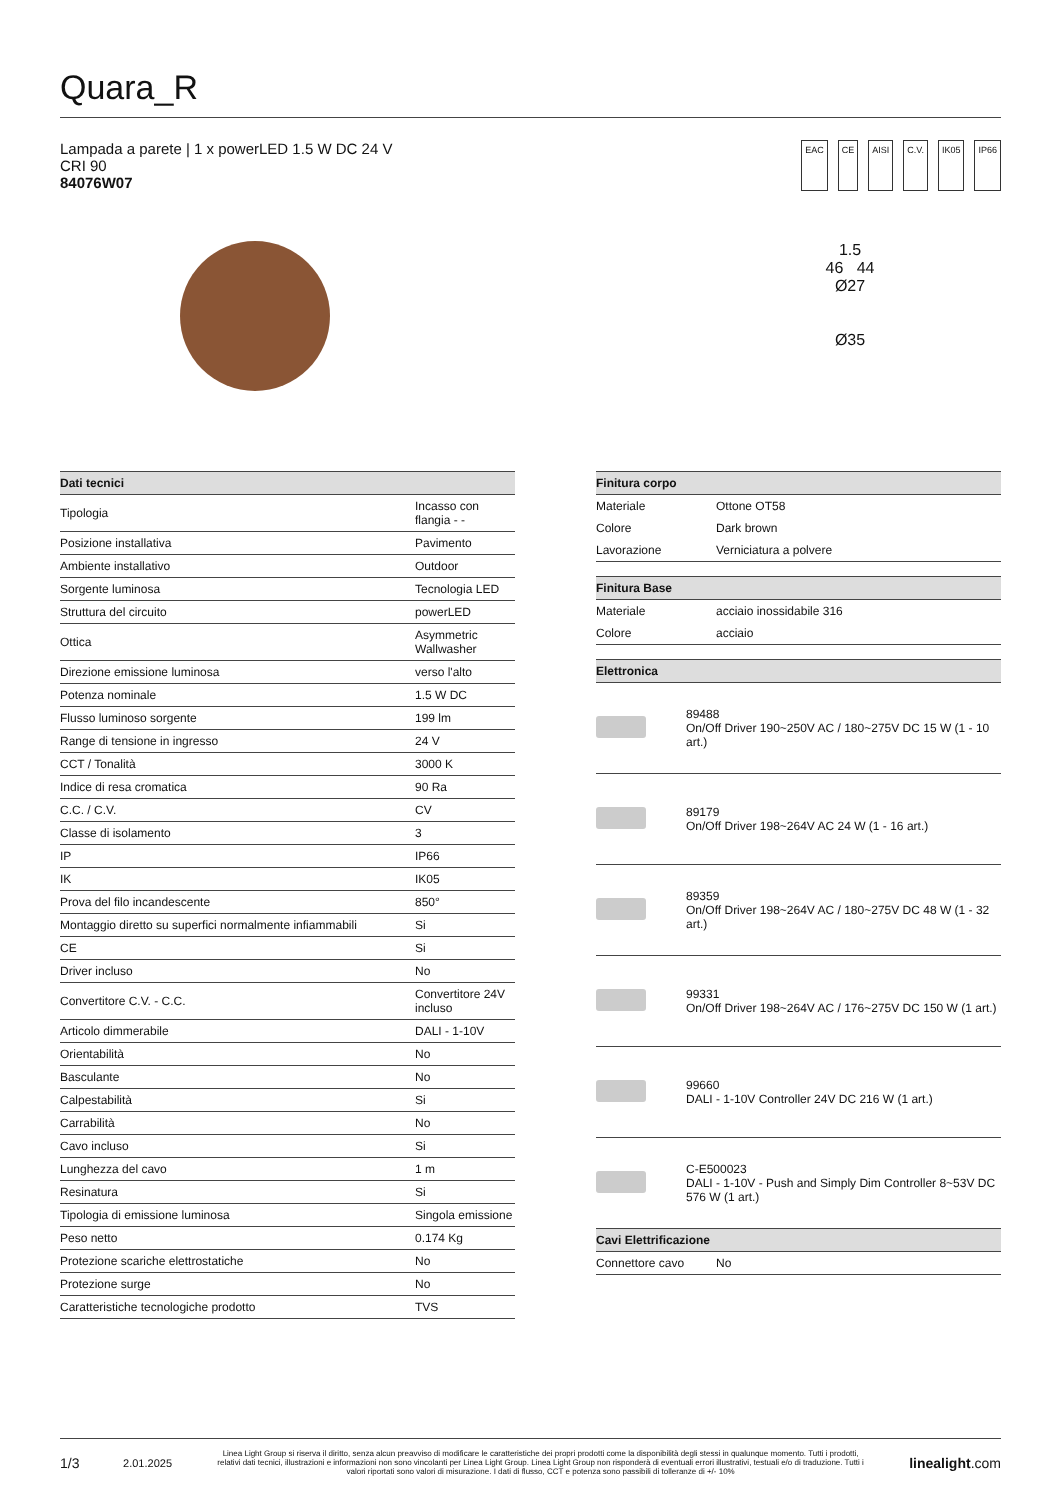Quara_R
Lampada a parete | 1 x powerLED 1.5 W DC 24 V
CRI 90
84076W07
EAC CE AISI C.V. IK05 IP66
1.5
46 44
Ø27
Ø35
| Dati tecnici | |
| --- | --- |
| Tipologia | Incasso con flangia - - |
| Posizione installativa | Pavimento |
| Ambiente installativo | Outdoor |
| Sorgente luminosa | Tecnologia LED |
| Struttura del circuito | powerLED |
| Ottica | Asymmetric Wallwasher |
| Direzione emissione luminosa | verso l'alto |
| Potenza nominale | 1.5 W DC |
| Flusso luminoso sorgente | 199 lm |
| Range di tensione in ingresso | 24 V |
| CCT / Tonalità | 3000 K |
| Indice di resa cromatica | 90 Ra |
| C.C. / C.V. | CV |
| Classe di isolamento | 3 |
| IP | IP66 |
| IK | IK05 |
| Prova del filo incandescente | 850° |
| Montaggio diretto su superfici normalmente infiammabili | Si |
| CE | Si |
| Driver incluso | No |
| Convertitore C.V. - C.C. | Convertitore 24V incluso |
| Articolo dimmerabile | DALI - 1-10V |
| Orientabilità | No |
| Basculante | No |
| Calpestabilità | Si |
| Carrabilità | No |
| Cavo incluso | Si |
| Lunghezza del cavo | 1 m |
| Resinatura | Si |
| Tipologia di emissione luminosa | Singola emissione |
| Peso netto | 0.174 Kg |
| Protezione scariche elettrostatiche | No |
| Protezione surge | No |
| Caratteristiche tecnologiche prodotto | TVS |
| Finitura corpo | |
| --- | --- |
| Materiale | Ottone OT58 |
| Colore | Dark brown |
| Lavorazione | Verniciatura a polvere |
| Finitura Base | |
| --- | --- |
| Materiale | acciaio inossidabile 316 |
| Colore | acciaio |
| Elettronica | |
| --- | --- |
| | 89488 On/Off Driver 190~250V AC / 180~275V DC 15 W (1 - 10 art.) |
| | 89179 On/Off Driver 198~264V AC 24 W (1 - 16 art.) |
| | 89359 On/Off Driver 198~264V AC / 180~275V DC 48 W (1 - 32 art.) |
| | 99331 On/Off Driver 198~264V AC / 176~275V DC 150 W (1 art.) |
| | 99660 DALI - 1-10V Controller 24V DC 216 W (1 art.) |
| | C-E500023 DALI - 1-10V - Push and Simply Dim Controller 8~53V DC 576 W (1 art.) |
| Cavi Elettrificazione | |
| --- | --- |
| Connettore cavo | No |
1/3 2.01.2025 Linea Light Group si riserva il diritto, senza alcun preavviso di modificare le caratteristiche dei propri prodotti come la disponibilità degli stessi in qualunque momento. Tutti i prodotti, relativi dati tecnici, illustrazioni e informazioni non sono vincolanti per Linea Light Group. Linea Light Group non risponderà di eventuali errori illustrativi, testuali e/o di traduzione. Tutti i valori riportati sono valori di misurazione. I dati di flusso, CCT e potenza sono passibili di tolleranze di +/- 10% linealight.com